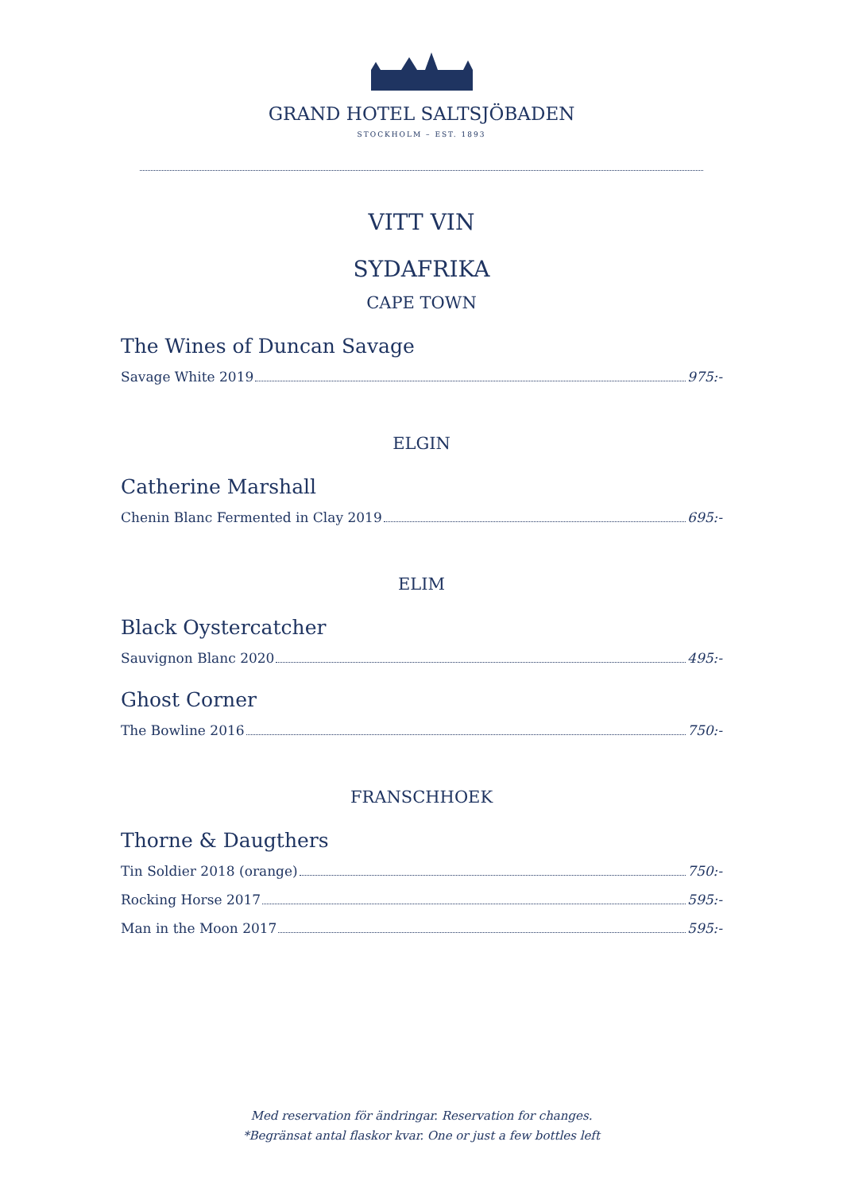GRAND HOTEL SALTSJÖBADEN
STOCKHOLM – EST. 1893
VITT VIN
SYDAFRIKA
CAPE TOWN
The Wines of Duncan Savage
Savage White 2019 975:-
ELGIN
Catherine Marshall
Chenin Blanc Fermented in Clay 2019 695:-
ELIM
Black Oystercatcher
Sauvignon Blanc 2020 495:-
Ghost Corner
The Bowline 2016 750:-
FRANSCHHOEK
Thorne & Daugthers
Tin Soldier 2018 (orange) 750:-
Rocking Horse 2017 595:-
Man in the Moon 2017 595:-
Med reservation för ändringar. Reservation for changes.
*Begränsat antal flaskor kvar. One or just a few bottles left